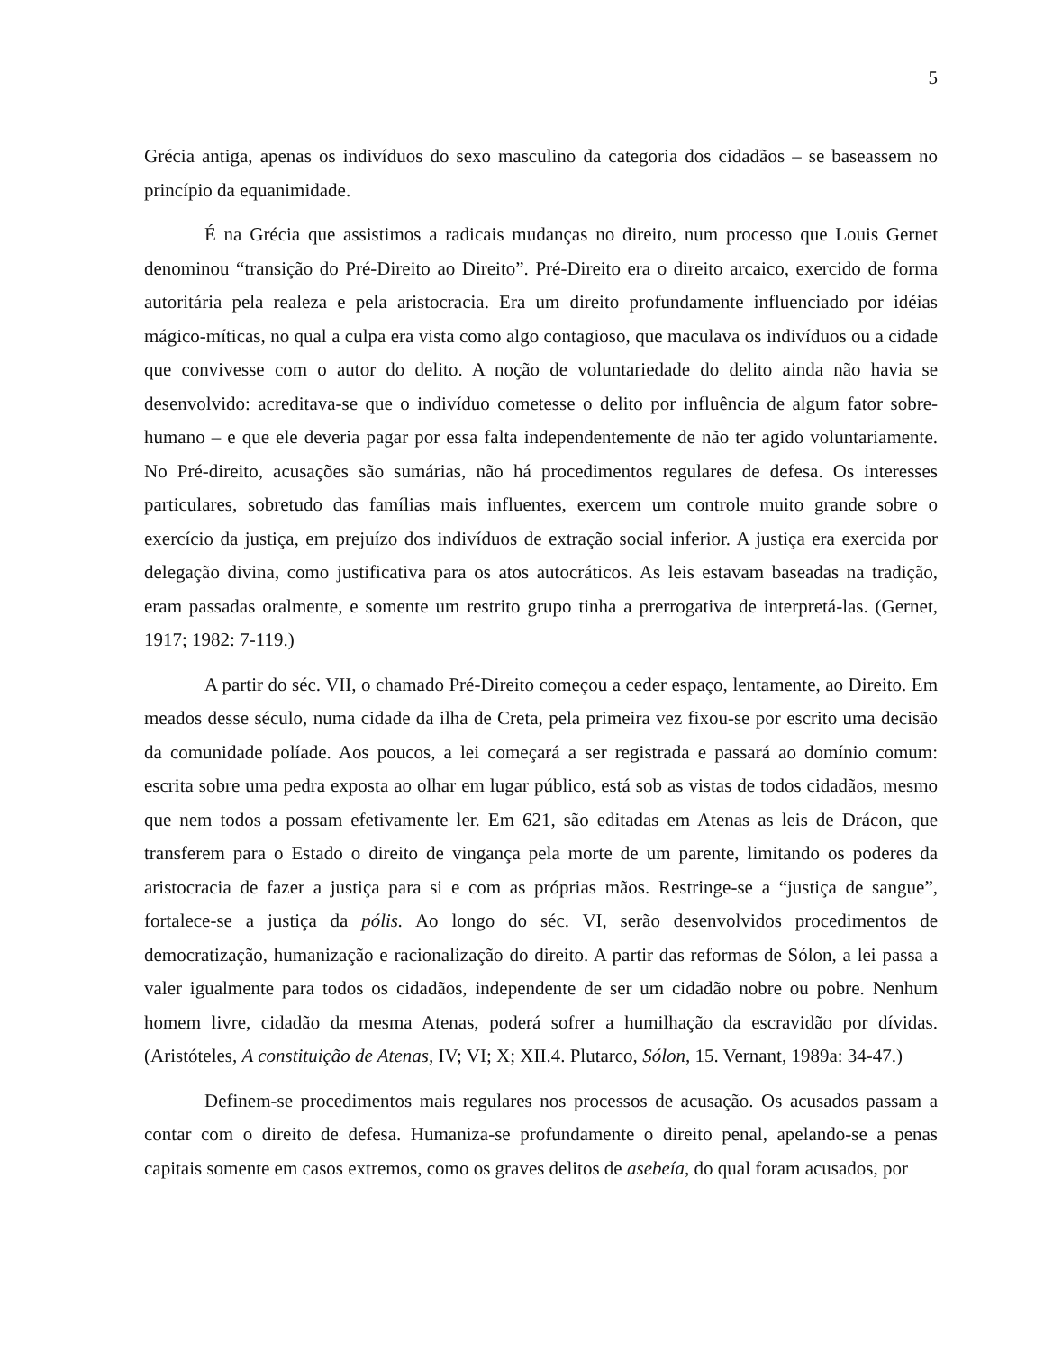5
Grécia antiga, apenas os indivíduos do sexo masculino da categoria dos cidadãos – se baseassem no princípio da equanimidade.
É na Grécia que assistimos a radicais mudanças no direito, num processo que Louis Gernet denominou “transição do Pré-Direito ao Direito”. Pré-Direito era o direito arcaico, exercido de forma autoritária pela realeza e pela aristocracia. Era um direito profundamente influenciado por idéias mágico-míticas, no qual a culpa era vista como algo contagioso, que maculava os indivíduos ou a cidade que convivesse com o autor do delito. A noção de voluntariedade do delito ainda não havia se desenvolvido: acreditava-se que o indivíduo cometesse o delito por influência de algum fator sobre-humano – e que ele deveria pagar por essa falta independentemente de não ter agido voluntariamente. No Pré-direito, acusações são sumárias, não há procedimentos regulares de defesa. Os interesses particulares, sobretudo das famílias mais influentes, exercem um controle muito grande sobre o exercício da justiça, em prejuízo dos indivíduos de extração social inferior. A justiça era exercida por delegação divina, como justificativa para os atos autocráticos. As leis estavam baseadas na tradição, eram passadas oralmente, e somente um restrito grupo tinha a prerrogativa de interpretá-las. (Gernet, 1917; 1982: 7-119.)
A partir do séc. VII, o chamado Pré-Direito começou a ceder espaço, lentamente, ao Direito. Em meados desse século, numa cidade da ilha de Creta, pela primeira vez fixou-se por escrito uma decisão da comunidade políade. Aos poucos, a lei começará a ser registrada e passará ao domínio comum: escrita sobre uma pedra exposta ao olhar em lugar público, está sob as vistas de todos cidadãos, mesmo que nem todos a possam efetivamente ler. Em 621, são editadas em Atenas as leis de Drácon, que transferem para o Estado o direito de vingança pela morte de um parente, limitando os poderes da aristocracia de fazer a justiça para si e com as próprias mãos. Restringe-se a “justiça de sangue”, fortalece-se a justiça da pólis. Ao longo do séc. VI, serão desenvolvidos procedimentos de democratização, humanização e racionalização do direito. A partir das reformas de Sólon, a lei passa a valer igualmente para todos os cidadãos, independente de ser um cidadão nobre ou pobre. Nenhum homem livre, cidadão da mesma Atenas, poderá sofrer a humilhação da escravidão por dívidas. (Aristóteles, A constituição de Atenas, IV; VI; X; XII.4. Plutarco, Sólon, 15. Vernant, 1989a: 34-47.)
Definem-se procedimentos mais regulares nos processos de acusação. Os acusados passam a contar com o direito de defesa. Humaniza-se profundamente o direito penal, apelando-se a penas capitais somente em casos extremos, como os graves delitos de asebeía, do qual foram acusados, por